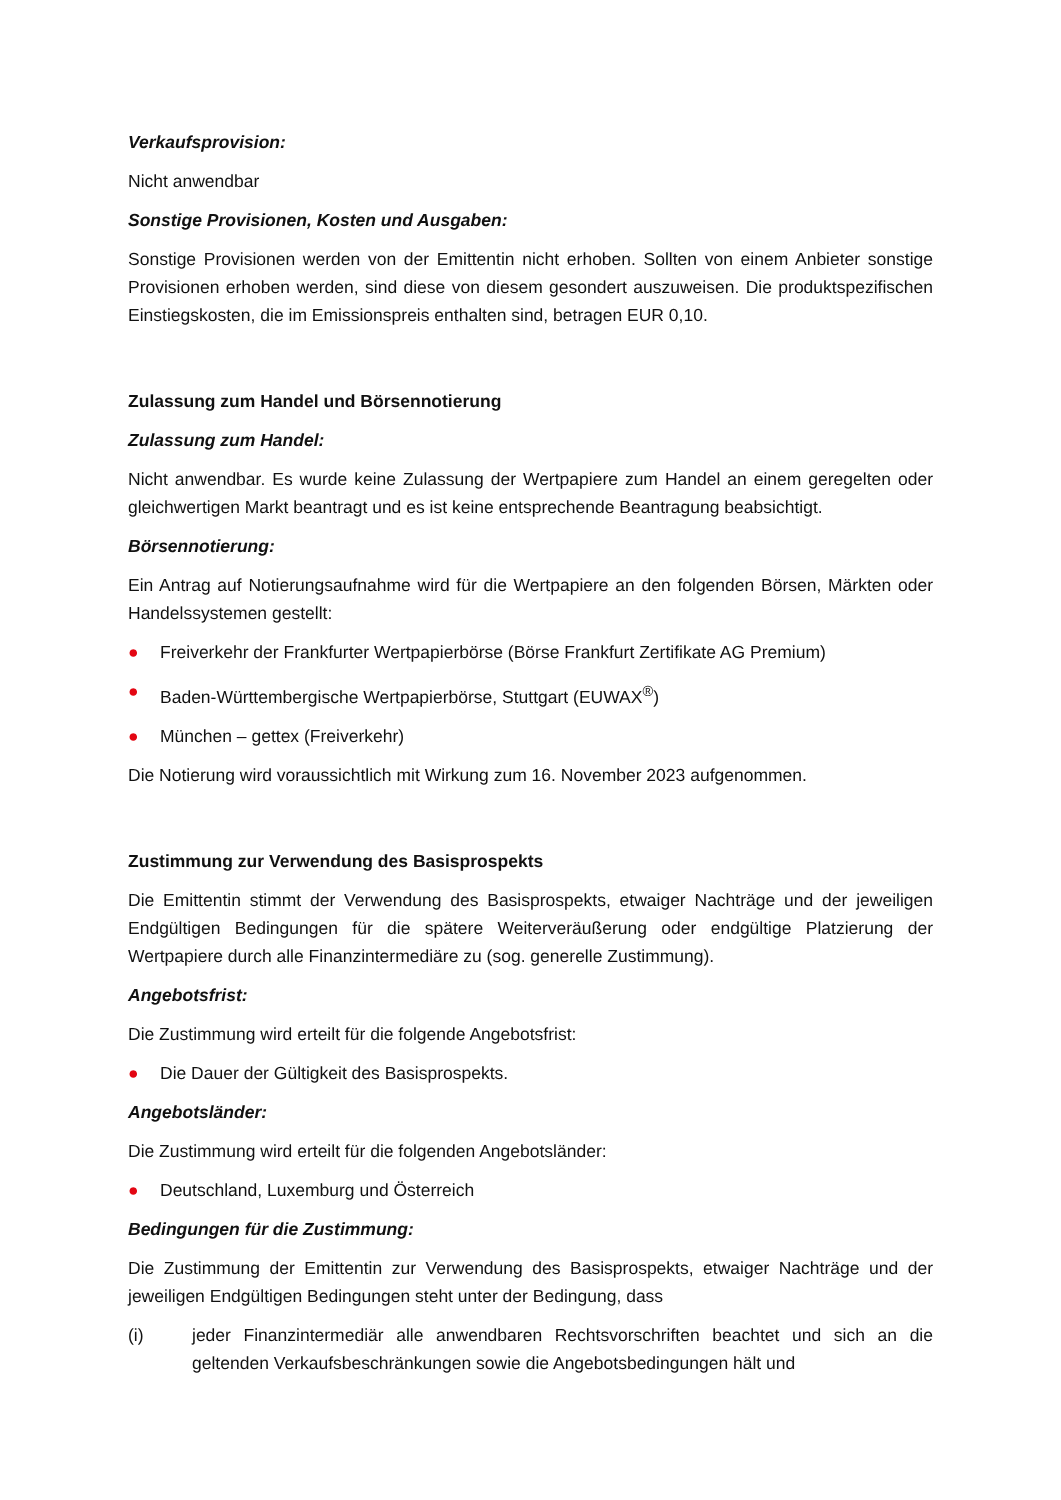Verkaufsprovision:
Nicht anwendbar
Sonstige Provisionen, Kosten und Ausgaben:
Sonstige Provisionen werden von der Emittentin nicht erhoben. Sollten von einem Anbieter sonstige Provisionen erhoben werden, sind diese von diesem gesondert auszuweisen. Die produktspezifischen Einstiegskosten, die im Emissionspreis enthalten sind, betragen EUR 0,10.
Zulassung zum Handel und Börsennotierung
Zulassung zum Handel:
Nicht anwendbar. Es wurde keine Zulassung der Wertpapiere zum Handel an einem geregelten oder gleichwertigen Markt beantragt und es ist keine entsprechende Beantragung beabsichtigt.
Börsennotierung:
Ein Antrag auf Notierungsaufnahme wird für die Wertpapiere an den folgenden Börsen, Märkten oder Handelssystemen gestellt:
● Freiverkehr der Frankfurter Wertpapierbörse (Börse Frankfurt Zertifikate AG Premium)
● Baden-Württembergische Wertpapierbörse, Stuttgart (EUWAX<sup>®</sup>)
● München – gettex (Freiverkehr)
Die Notierung wird voraussichtlich mit Wirkung zum 16. November 2023 aufgenommen.
Zustimmung zur Verwendung des Basisprospekts
Die Emittentin stimmt der Verwendung des Basisprospekts, etwaiger Nachträge und der jeweiligen Endgültigen Bedingungen für die spätere Weiterveräußerung oder endgültige Platzierung der Wertpapiere durch alle Finanzintermediäre zu (sog. generelle Zustimmung).
Angebotsfrist:
Die Zustimmung wird erteilt für die folgende Angebotsfrist:
● Die Dauer der Gültigkeit des Basisprospekts.
Angebotsländer:
Die Zustimmung wird erteilt für die folgenden Angebotsländer:
● Deutschland, Luxemburg und Österreich
Bedingungen für die Zustimmung:
Die Zustimmung der Emittentin zur Verwendung des Basisprospekts, etwaiger Nachträge und der jeweiligen Endgültigen Bedingungen steht unter der Bedingung, dass
(i) jeder Finanzintermediär alle anwendbaren Rechtsvorschriften beachtet und sich an die geltenden Verkaufsbeschränkungen sowie die Angebotsbedingungen hält und